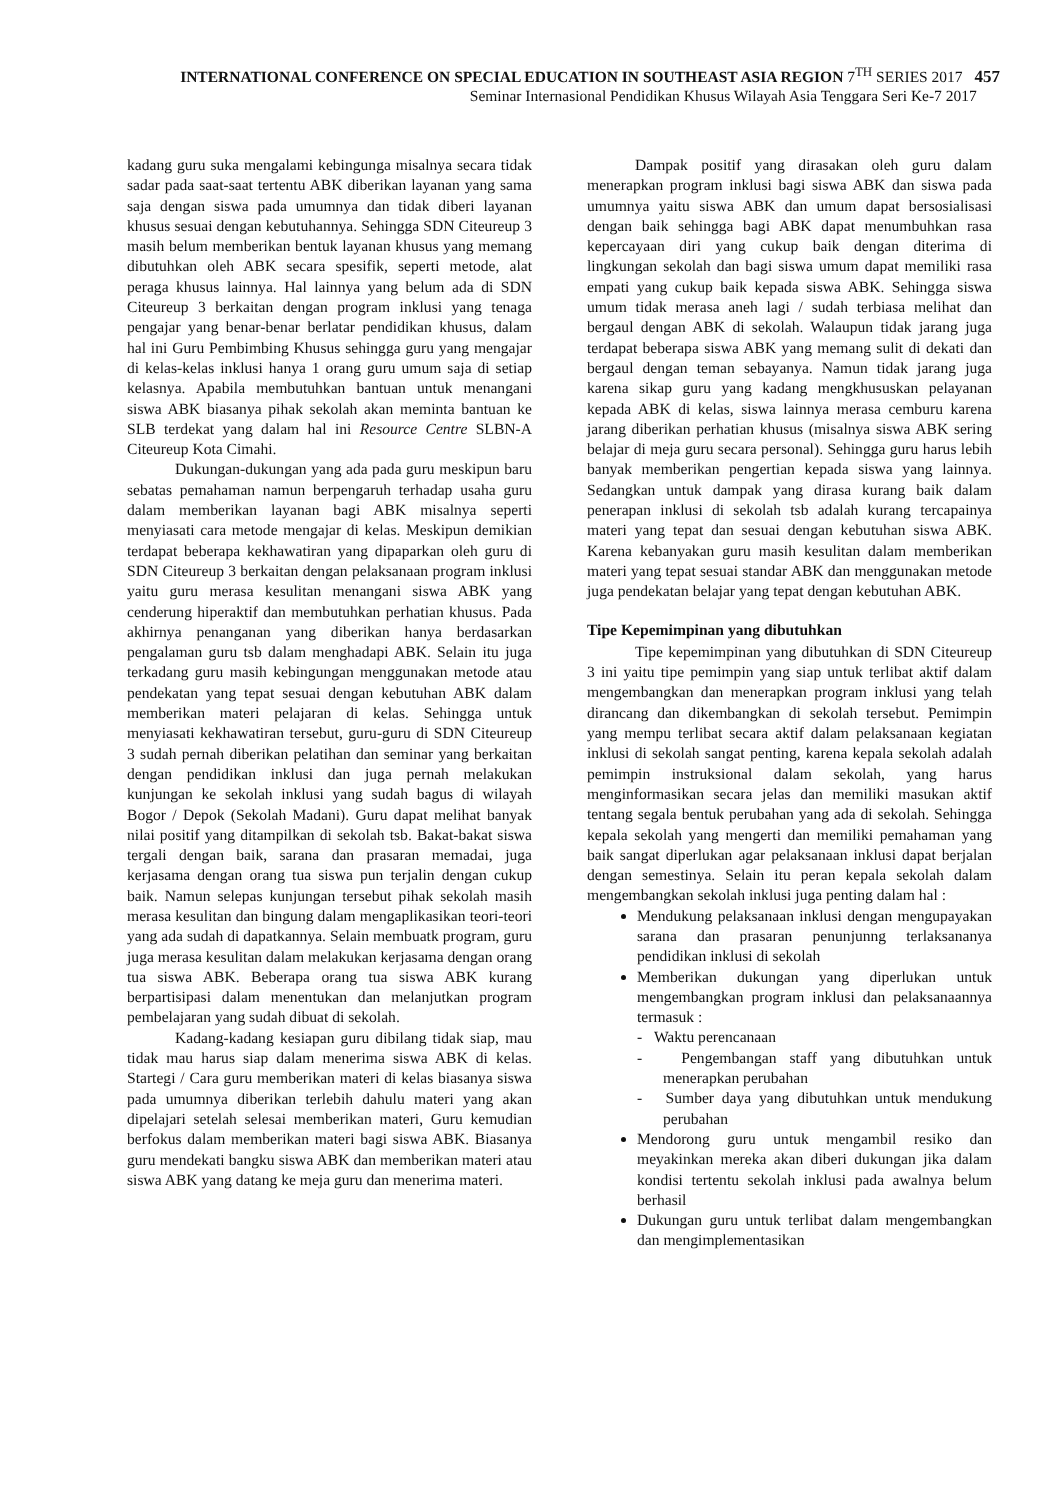INTERNATIONAL CONFERENCE ON SPECIAL EDUCATION IN SOUTHEAST ASIA REGION 7<sup>TH</sup> SERIES 2017 457
Seminar Internasional Pendidikan Khusus Wilayah Asia Tenggara Seri Ke-7 2017
kadang guru suka mengalami kebingunga misalnya secara tidak sadar pada saat-saat tertentu ABK diberikan layanan yang sama saja dengan siswa pada umumnya dan tidak diberi layanan khusus sesuai dengan kebutuhannya. Sehingga SDN Citeureup 3 masih belum memberikan bentuk layanan khusus yang memang dibutuhkan oleh ABK secara spesifik, seperti metode, alat peraga khusus lainnya. Hal lainnya yang belum ada di SDN Citeureup 3 berkaitan dengan program inklusi yang tenaga pengajar yang benar-benar berlatar pendidikan khusus, dalam hal ini Guru Pembimbing Khusus sehingga guru yang mengajar di kelas-kelas inklusi hanya 1 orang guru umum saja di setiap kelasnya. Apabila membutuhkan bantuan untuk menangani siswa ABK biasanya pihak sekolah akan meminta bantuan ke SLB terdekat yang dalam hal ini Resource Centre SLBN-A Citeureup Kota Cimahi.
Dukungan-dukungan yang ada pada guru meskipun baru sebatas pemahaman namun berpengaruh terhadap usaha guru dalam memberikan layanan bagi ABK misalnya seperti menyiasati cara metode mengajar di kelas. Meskipun demikian terdapat beberapa kekhawatiran yang dipaparkan oleh guru di SDN Citeureup 3 berkaitan dengan pelaksanaan program inklusi yaitu guru merasa kesulitan menangani siswa ABK yang cenderung hiperaktif dan membutuhkan perhatian khusus. Pada akhirnya penanganan yang diberikan hanya berdasarkan pengalaman guru tsb dalam menghadapi ABK. Selain itu juga terkadang guru masih kebingungan menggunakan metode atau pendekatan yang tepat sesuai dengan kebutuhan ABK dalam memberikan materi pelajaran di kelas. Sehingga untuk menyiasati kekhawatiran tersebut, guru-guru di SDN Citeureup 3 sudah pernah diberikan pelatihan dan seminar yang berkaitan dengan pendidikan inklusi dan juga pernah melakukan kunjungan ke sekolah inklusi yang sudah bagus di wilayah Bogor / Depok (Sekolah Madani). Guru dapat melihat banyak nilai positif yang ditampilkan di sekolah tsb. Bakat-bakat siswa tergali dengan baik, sarana dan prasaran memadai, juga kerjasama dengan orang tua siswa pun terjalin dengan cukup baik. Namun selepas kunjungan tersebut pihak sekolah masih merasa kesulitan dan bingung dalam mengaplikasikan teori-teori yang ada sudah di dapatkannya. Selain membuatk program, guru juga merasa kesulitan dalam melakukan kerjasama dengan orang tua siswa ABK. Beberapa orang tua siswa ABK kurang berpartisipasi dalam menentukan dan melanjutkan program pembelajaran yang sudah dibuat di sekolah.
Kadang-kadang kesiapan guru dibilang tidak siap, mau tidak mau harus siap dalam menerima siswa ABK di kelas. Startegi / Cara guru memberikan materi di kelas biasanya siswa pada umumnya diberikan terlebih dahulu materi yang akan dipelajari setelah selesai memberikan materi, Guru kemudian berfokus dalam memberikan materi bagi siswa ABK. Biasanya guru mendekati bangku siswa ABK dan memberikan materi atau siswa ABK yang datang ke meja guru dan menerima materi.
Dampak positif yang dirasakan oleh guru dalam menerapkan program inklusi bagi siswa ABK dan siswa pada umumnya yaitu siswa ABK dan umum dapat bersosialisasi dengan baik sehingga bagi ABK dapat menumbuhkan rasa kepercayaan diri yang cukup baik dengan diterima di lingkungan sekolah dan bagi siswa umum dapat memiliki rasa empati yang cukup baik kepada siswa ABK. Sehingga siswa umum tidak merasa aneh lagi / sudah terbiasa melihat dan bergaul dengan ABK di sekolah. Walaupun tidak jarang juga terdapat beberapa siswa ABK yang memang sulit di dekati dan bergaul dengan teman sebayanya. Namun tidak jarang juga karena sikap guru yang kadang mengkhususkan pelayanan kepada ABK di kelas, siswa lainnya merasa cemburu karena jarang diberikan perhatian khusus (misalnya siswa ABK sering belajar di meja guru secara personal). Sehingga guru harus lebih banyak memberikan pengertian kepada siswa yang lainnya. Sedangkan untuk dampak yang dirasa kurang baik dalam penerapan inklusi di sekolah tsb adalah kurang tercapainya materi yang tepat dan sesuai dengan kebutuhan siswa ABK. Karena kebanyakan guru masih kesulitan dalam memberikan materi yang tepat sesuai standar ABK dan menggunakan metode juga pendekatan belajar yang tepat dengan kebutuhan ABK.
Tipe Kepemimpinan yang dibutuhkan
Tipe kepemimpinan yang dibutuhkan di SDN Citeureup 3 ini yaitu tipe pemimpin yang siap untuk terlibat aktif dalam mengembangkan dan menerapkan program inklusi yang telah dirancang dan dikembangkan di sekolah tersebut. Pemimpin yang mempu terlibat secara aktif dalam pelaksanaan kegiatan inklusi di sekolah sangat penting, karena kepala sekolah adalah pemimpin instruksional dalam sekolah, yang harus menginformasikan secara jelas dan memiliki masukan aktif tentang segala bentuk perubahan yang ada di sekolah. Sehingga kepala sekolah yang mengerti dan memiliki pemahaman yang baik sangat diperlukan agar pelaksanaan inklusi dapat berjalan dengan semestinya. Selain itu peran kepala sekolah dalam mengembangkan sekolah inklusi juga penting dalam hal :
Mendukung pelaksanaan inklusi dengan mengupayakan sarana dan prasaran penunjunng terlaksananya pendidikan inklusi di sekolah
Memberikan dukungan yang diperlukan untuk mengembangkan program inklusi dan pelaksanaannya termasuk :
- Waktu perencanaan
- Pengembangan staff yang dibutuhkan untuk menerapkan perubahan
- Sumber daya yang dibutuhkan untuk mendukung perubahan
Mendorong guru untuk mengambil resiko dan meyakinkan mereka akan diberi dukungan jika dalam kondisi tertentu sekolah inklusi pada awalnya belum berhasil
Dukungan guru untuk terlibat dalam mengembangkan dan mengimplementasikan